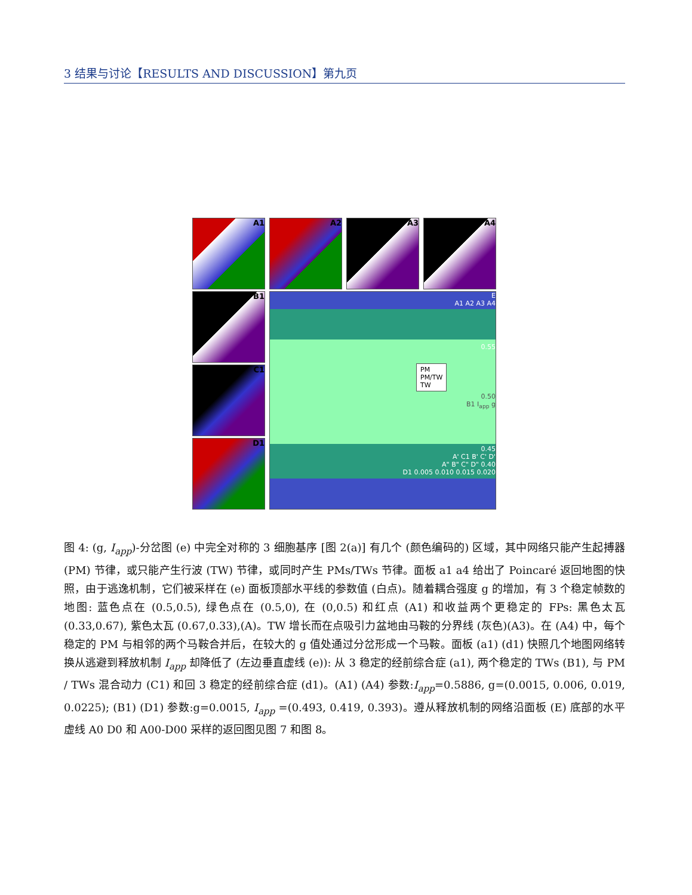3 结果与讨论【RESULTS AND DISCUSSION】第九页
A1 A2 A3 A4
B1
C1
D1
E
A1 A2 A3 A4
0.55
PM
PM/TW
TW
0.50
B1 I<sub>app</sub> g
0.45
A' C1 B' C' D'
A" B" C" D" 0.40
D1 0.005 0.010 0.015 0.020
图 4: (g, I<sub>app</sub>)-分岔图 (e) 中完全对称的 3 细胞基序 [图 2(a)] 有几个 (颜色编码的) 区域，其中网络只能产生起搏器 (PM) 节律，或只能产生行波 (TW) 节律，或同时产生 PMs/TWs 节律。面板 a1 a4 给出了 Poincaré 返回地图的快照，由于逃逸机制，它们被采样在 (e) 面板顶部水平线的参数值 (白点)。随着耦合强度 g 的增加，有 3 个稳定帧数的地图: 蓝色点在 (0.5,0.5), 绿色点在 (0.5,0), 在 (0,0.5) 和红点 (A1) 和收益两个更稳定的 FPs: 黑色太瓦 (0.33,0.67), 紫色太瓦 (0.67,0.33),(A)。TW 增长而在点吸引力盆地由马鞍的分界线 (灰色)(A3)。在 (A4) 中，每个稳定的 PM 与相邻的两个马鞍合并后，在较大的 g 值处通过分岔形成一个马鞍。面板 (a1) (d1) 快照几个地图网络转换从逃避到释放机制 I<sub>app</sub> 却降低了 (左边垂直虚线 (e)): 从 3 稳定的经前综合症 (a1), 两个稳定的 TWs (B1), 与 PM / TWs 混合动力 (C1) 和回 3 稳定的经前综合症 (d1)。(A1) (A4) 参数:I<sub>app</sub>=0.5886, g=(0.0015, 0.006, 0.019, 0.0225); (B1) (D1) 参数:g=0.0015, I<sub>app</sub> =(0.493, 0.419, 0.393)。遵从释放机制的网络沿面板 (E) 底部的水平虚线 A0 D0 和 A00-D00 采样的返回图见图 7 和图 8。